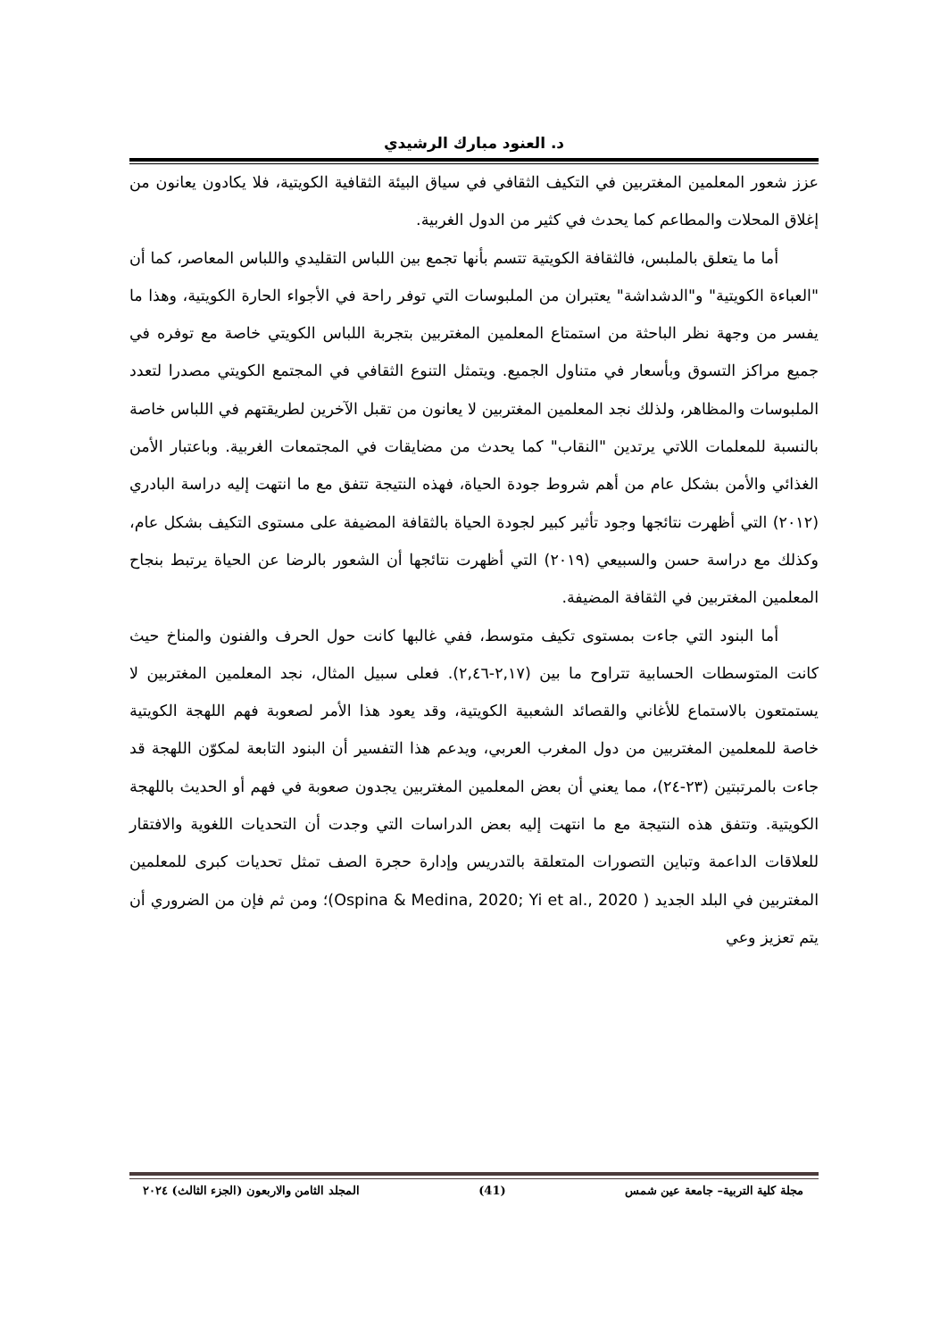د. العنود مبارك الرشيدي
عزز شعور المعلمين المغتربين في التكيف الثقافي في سياق البيئة الثقافية الكويتية، فلا يكادون يعانون من إغلاق المحلات والمطاعم كما يحدث في كثير من الدول الغربية.
أما ما يتعلق بالملبس، فالثقافة الكويتية تتسم بأنها تجمع بين اللباس التقليدي واللباس المعاصر، كما أن "العباءة الكويتية" و"الدشداشة" يعتبران من الملبوسات التي توفر راحة في الأجواء الحارة الكويتية، وهذا ما يفسر من وجهة نظر الباحثة من استمتاع المعلمين المغتربين بتجربة اللباس الكويتي خاصة مع توفره في جميع مراكز التسوق وبأسعار في متناول الجميع. ويتمثل التنوع الثقافي في المجتمع الكويتي مصدرا لتعدد الملبوسات والمظاهر، ولذلك نجد المعلمين المغتربين لا يعانون من تقبل الآخرين لطريقتهم في اللباس خاصة بالنسبة للمعلمات اللاتي يرتدين "النقاب" كما يحدث من مضايقات في المجتمعات الغربية. وباعتبار الأمن الغذائي والأمن بشكل عام من أهم شروط جودة الحياة، فهذه النتيجة تتفق مع ما انتهت إليه دراسة البادري (٢٠١٢) التي أظهرت نتائجها وجود تأثير كبير لجودة الحياة بالثقافة المضيفة على مستوى التكيف بشكل عام، وكذلك مع دراسة حسن والسبيعي (٢٠١٩) التي أظهرت نتائجها أن الشعور بالرضا عن الحياة يرتبط بنجاح المعلمين المغتربين في الثقافة المضيفة.
أما البنود التي جاءت بمستوى تكيف متوسط، ففي غالبها كانت حول الحرف والفنون والمناخ حيث كانت المتوسطات الحسابية تتراوح ما بين (٢,١٧-٢,٤٦). فعلى سبيل المثال، نجد المعلمين المغتربين لا يستمتعون بالاستماع للأغاني والقصائد الشعبية الكويتية، وقد يعود هذا الأمر لصعوبة فهم اللهجة الكويتية خاصة للمعلمين المغتربين من دول المغرب العربي، ويدعم هذا التفسير أن البنود التابعة لمكوّن اللهجة قد جاءت بالمرتبتين (٢٣-٢٤)، مما يعني أن بعض المعلمين المغتربين يجدون صعوبة في فهم أو الحديث باللهجة الكويتية. وتتفق هذه النتيجة مع ما انتهت إليه بعض الدراسات التي وجدت أن التحديات اللغوية والافتقار للعلاقات الداعمة وتباين التصورات المتعلقة بالتدريس وإدارة حجرة الصف تمثل تحديات كبرى للمعلمين المغتربين في البلد الجديد ( Ospina & Medina, 2020; Yi et al., 2020)؛ ومن ثم فإن من الضروري أن يتم تعزيز وعي
مجلة كلية التربية– جامعة عين شمس (41) المجلد الثامن والاربعون (الجزء الثالث) ٢٠٢٤